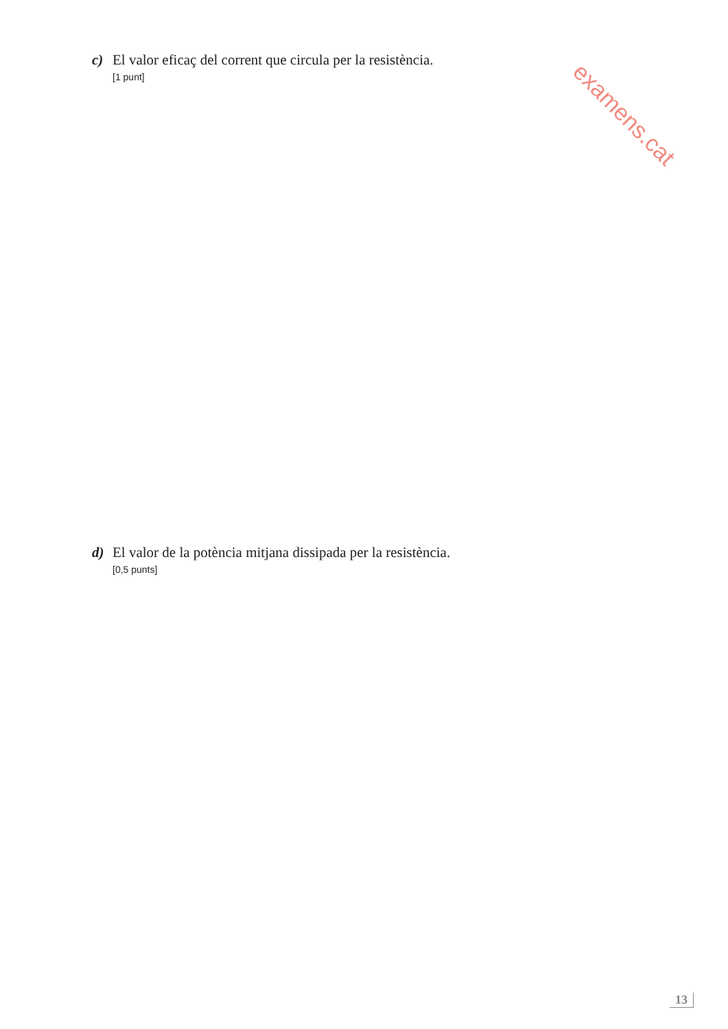c) El valor eficaç del corrent que circula per la resistència.
[1 punt]
examens.cat
d) El valor de la potència mitjana dissipada per la resistència.
[0,5 punts]
13